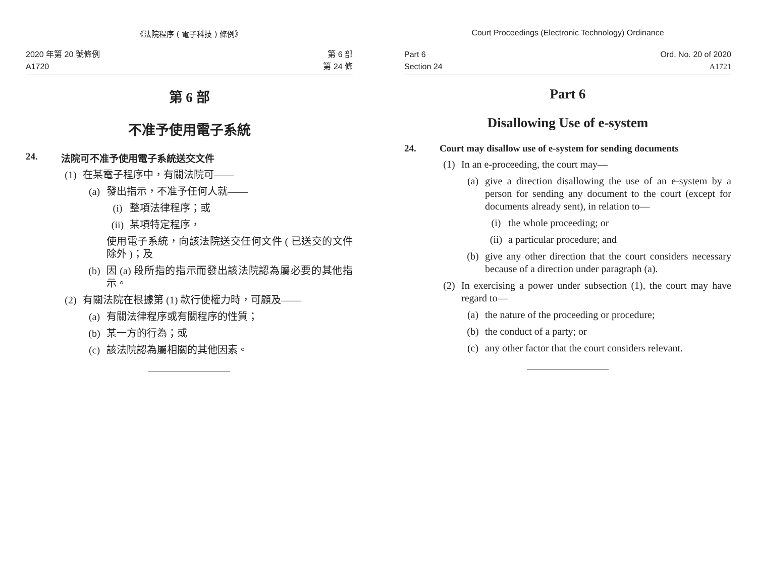《法院程序 ( 電子科技 ) 條例》
2020 年第 20 號條例
A1720
第 6 部
第 24 條
第 6 部
不准予使用電子系統
24. 法院可不准予使用電子系統送交文件
(1) 在某電子程序中，有關法院可——
(a) 發出指示，不准予任何人就——
(i) 整項法律程序；或
(ii) 某項特定程序，
使用電子系統，向該法院送交任何文件 ( 已送交的文件除外 )；及
(b) 因 (a) 段所指的指示而發出該法院認為屬必要的其他指示。
(2) 有關法院在根據第 (1) 款行使權力時，可顧及——
(a) 有關法律程序或有關程序的性質；
(b) 某一方的行為；或
(c) 該法院認為屬相關的其他因素。
Court Proceedings (Electronic Technology) Ordinance
Part 6
Section 24
Ord. No. 20 of 2020
A1721
Part 6
Disallowing Use of e-system
24. Court may disallow use of e-system for sending documents
(1) In an e-proceeding, the court may—
(a) give a direction disallowing the use of an e-system by a person for sending any document to the court (except for documents already sent), in relation to—
(i) the whole proceeding; or
(ii) a particular procedure; and
(b) give any other direction that the court considers necessary because of a direction under paragraph (a).
(2) In exercising a power under subsection (1), the court may have regard to—
(a) the nature of the proceeding or procedure;
(b) the conduct of a party; or
(c) any other factor that the court considers relevant.